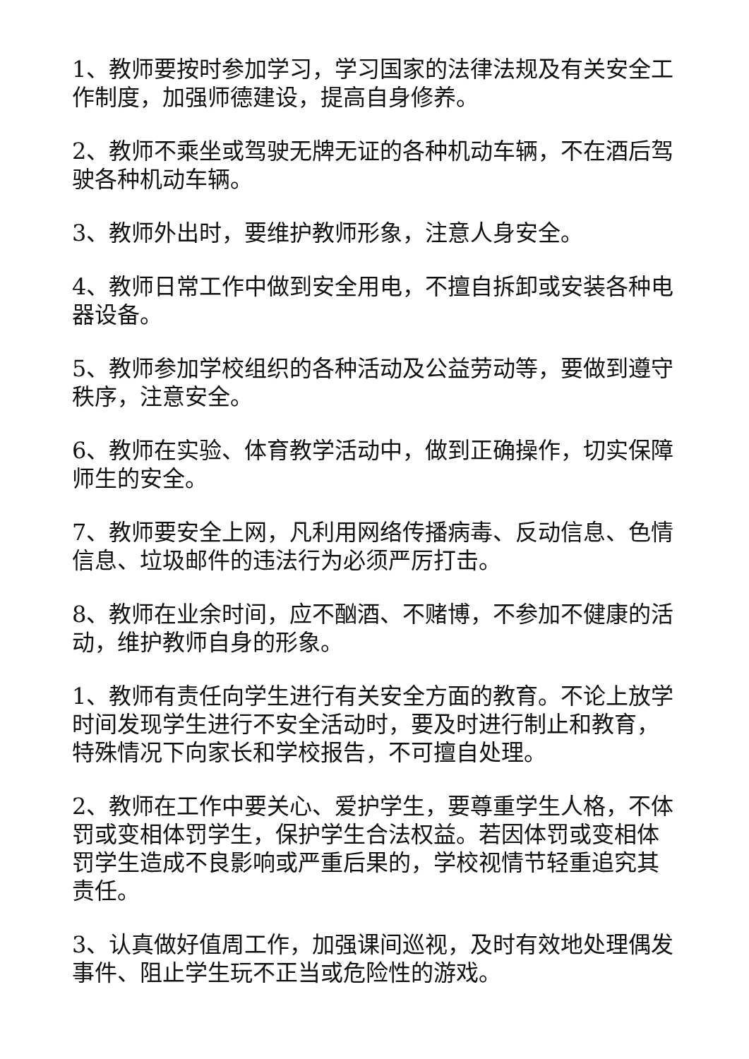1、教师要按时参加学习，学习国家的法律法规及有关安全工作制度，加强师德建设，提高自身修养。
2、教师不乘坐或驾驶无牌无证的各种机动车辆，不在酒后驾驶各种机动车辆。
3、教师外出时，要维护教师形象，注意人身安全。
4、教师日常工作中做到安全用电，不擅自拆卸或安装各种电器设备。
5、教师参加学校组织的各种活动及公益劳动等，要做到遵守秩序，注意安全。
6、教师在实验、体育教学活动中，做到正确操作，切实保障师生的安全。
7、教师要安全上网，凡利用网络传播病毒、反动信息、色情信息、垃圾邮件的违法行为必须严厉打击。
8、教师在业余时间，应不酗酒、不赌博，不参加不健康的活动，维护教师自身的形象。
1、教师有责任向学生进行有关安全方面的教育。不论上放学时间发现学生进行不安全活动时，要及时进行制止和教育，特殊情况下向家长和学校报告，不可擅自处理。
2、教师在工作中要关心、爱护学生，要尊重学生人格，不体罚或变相体罚学生，保护学生合法权益。若因体罚或变相体罚学生造成不良影响或严重后果的，学校视情节轻重追究其责任。
3、认真做好值周工作，加强课间巡视，及时有效地处理偶发事件、阻止学生玩不正当或危险性的游戏。